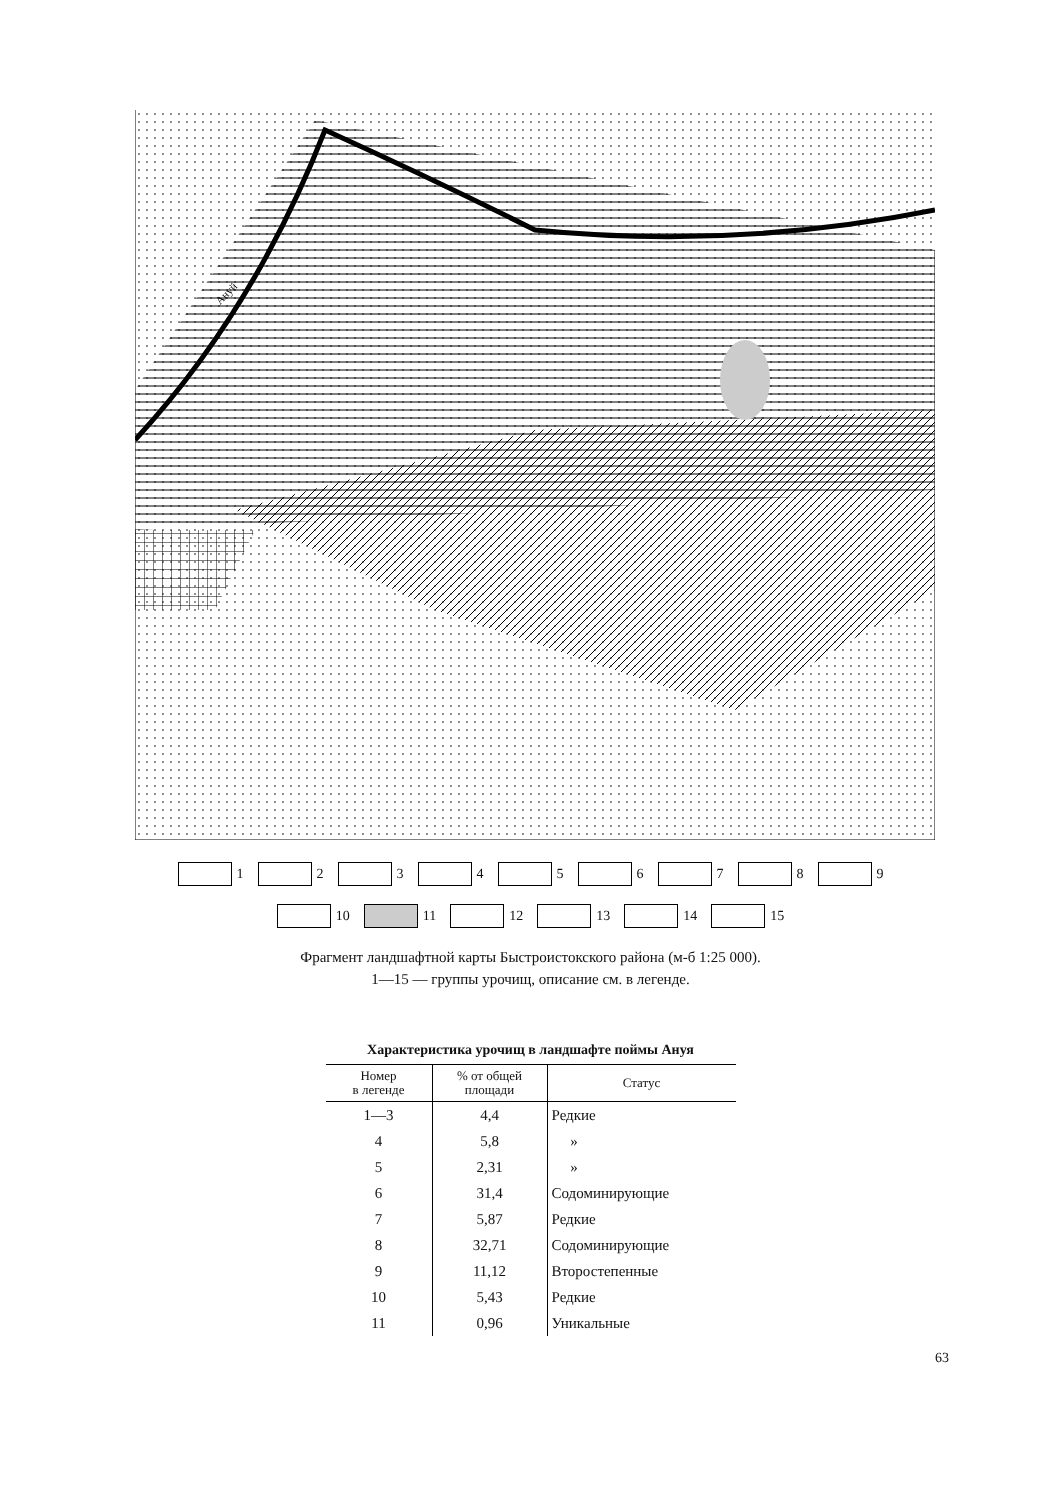Ануй
1 2 3 4 5 6 7 8 9
10 11 12 13 14 15
Фрагмент ландшафтной карты Быстроистокского района (м-б 1:25 000).
1—15 — группы урочищ, описание см. в легенде.
Характеристика урочищ в ландшафте поймы Ануя
| Номер в легенде | % от общей площади | Статус |
| --- | --- | --- |
| 1—3 | 4,4 | Редкие |
| 4 | 5,8 | » |
| 5 | 2,31 | » |
| 6 | 31,4 | Содоминирующие |
| 7 | 5,87 | Редкие |
| 8 | 32,71 | Содоминирующие |
| 9 | 11,12 | Второстепенные |
| 10 | 5,43 | Редкие |
| 11 | 0,96 | Уникальные |
63